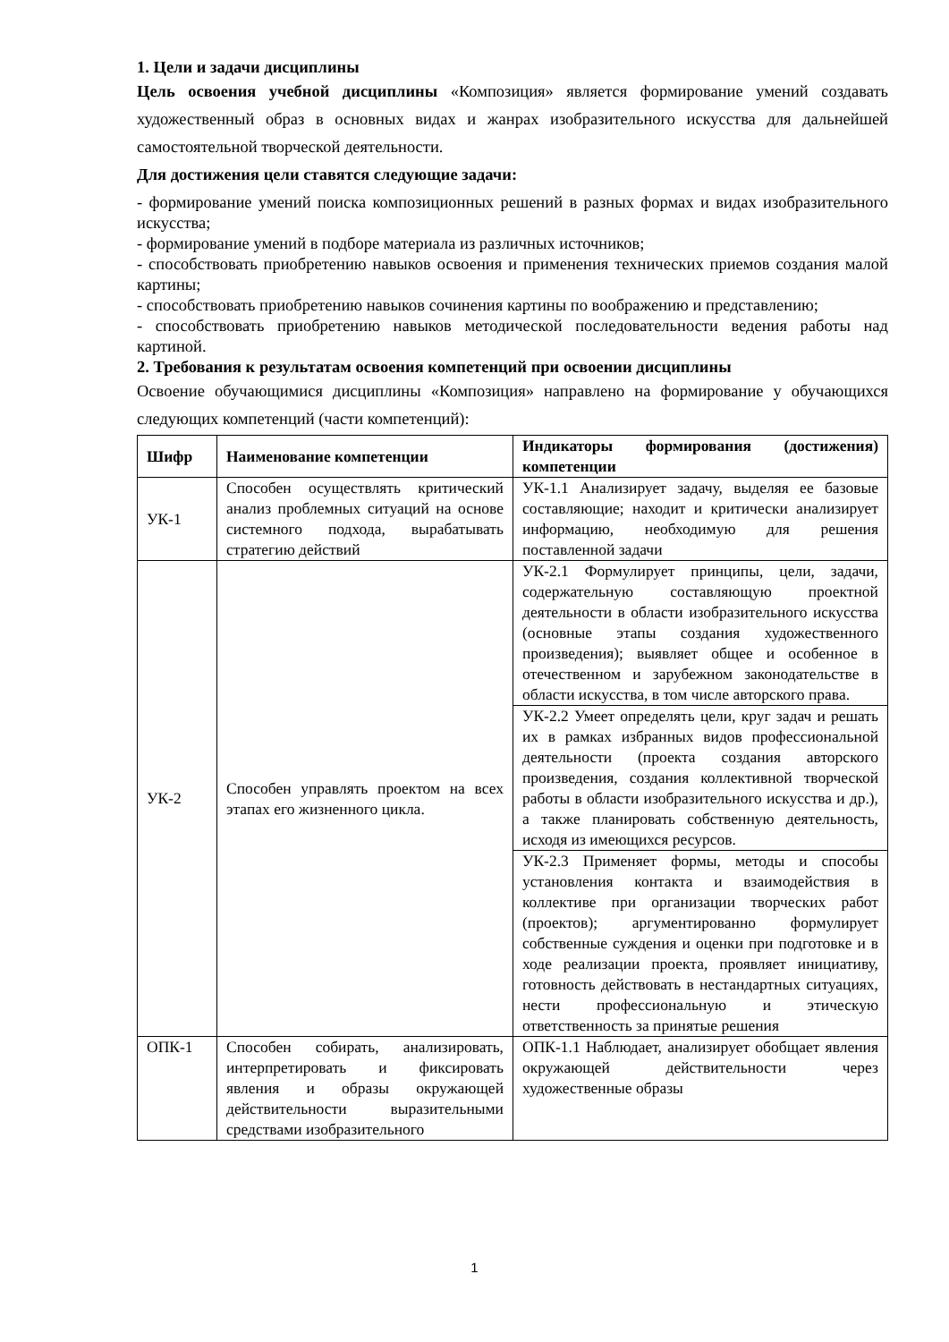1. Цели и задачи дисциплины
Цель освоения учебной дисциплины «Композиция» является формирование умений создавать художественный образ в основных видах и жанрах изобразительного искусства для дальнейшей самостоятельной творческой деятельности.
Для достижения цели ставятся следующие задачи:
- формирование умений поиска композиционных решений в разных формах и видах изобразительного искусства;
- формирование умений в подборе материала из различных источников;
- способствовать приобретению навыков освоения и применения технических приемов создания малой картины;
- способствовать приобретению навыков сочинения картины по воображению и представлению;
- способствовать приобретению навыков методической последовательности ведения работы над картиной.
2. Требования к результатам освоения компетенций при освоении дисциплины
Освоение обучающимися дисциплины «Композиция» направлено на формирование у обучающихся следующих компетенций (части компетенций):
| Шифр | Наименование компетенции | Индикаторы формирования (достижения) компетенции |
| --- | --- | --- |
| УК-1 | Способен осуществлять критический анализ проблемных ситуаций на основе системного подхода, вырабатывать стратегию действий | УК-1.1 Анализирует задачу, выделяя ее базовые составляющие; находит и критически анализирует информацию, необходимую для решения поставленной задачи |
| УК-2 | Способен управлять проектом на всех этапах его жизненного цикла. | УК-2.1 Формулирует принципы, цели, задачи, содержательную составляющую проектной деятельности в области изобразительного искусства (основные этапы создания художественного произведения); выявляет общее и особенное в отечественном и зарубежном законодательстве в области искусства, в том числе авторского права. |
| | | УК-2.2 Умеет определять цели, круг задач и решать их в рамках избранных видов профессиональной деятельности (проекта создания авторского произведения, создания коллективной творческой работы в области изобразительного искусства и др.), а также планировать собственную деятельность, исходя из имеющихся ресурсов. |
| | | УК-2.3 Применяет формы, методы и способы установления контакта и взаимодействия в коллективе при организации творческих работ (проектов); аргументированно формулирует собственные суждения и оценки при подготовке и в ходе реализации проекта, проявляет инициативу, готовность действовать в нестандартных ситуациях, нести профессиональную и этическую ответственность за принятые решения |
| ОПК-1 | Способен собирать, анализировать, интерпретировать и фиксировать явления и образы окружающей действительности выразительными средствами изобразительного | ОПК-1.1 Наблюдает, анализирует обобщает явления окружающей действительности через художественные образы |
1